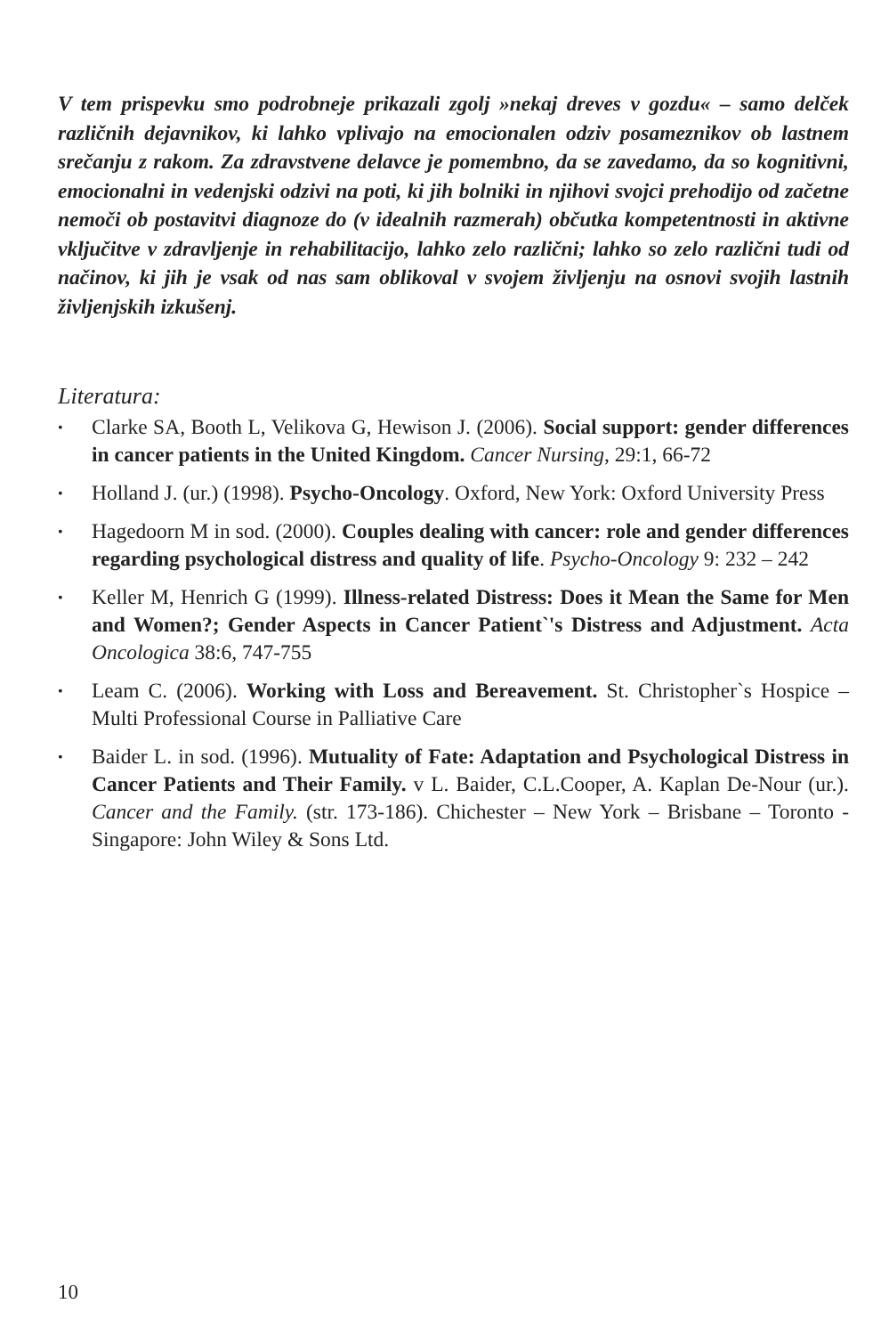V tem prispevku smo podrobneje prikazali zgolj »nekaj dreves v gozdu« – samo delček različnih dejavnikov, ki lahko vplivajo na emocionalen odziv posameznikov ob lastnem srečanju z rakom. Za zdravstvene delavce je pomembno, da se zavedamo, da so kognitivni, emocionalni in vedenjski odzivi na poti, ki jih bolniki in njihovi svojci prehodijo od začetne nemoči ob postavitvi diagnoze do (v idealnih razmerah) občutka kompetentnosti in aktivne vključitve v zdravljenje in rehabilitacijo, lahko zelo različni; lahko so zelo različni tudi od načinov, ki jih je vsak od nas sam oblikoval v svojem življenju na osnovi svojih lastnih življenjskih izkušenj.
Literatura:
• Clarke SA, Booth L, Velikova G, Hewison J. (2006). Social support: gender differences in cancer patients in the United Kingdom. Cancer Nursing, 29:1, 66-72
• Holland J. (ur.) (1998). Psycho-Oncology. Oxford, New York: Oxford University Press
• Hagedoorn M in sod. (2000). Couples dealing with cancer: role and gender differences regarding psychological distress and quality of life. Psycho-Oncology 9: 232 – 242
• Keller M, Henrich G (1999). Illness-related Distress: Does it Mean the Same for Men and Women?; Gender Aspects in Cancer Patient`'s Distress and Adjustment. Acta Oncologica 38:6, 747-755
• Leam C. (2006). Working with Loss and Bereavement. St. Christopher`s Hospice – Multi Professional Course in Palliative Care
• Baider L. in sod. (1996). Mutuality of Fate: Adaptation and Psychological Distress in Cancer Patients and Their Family. v L. Baider, C.L.Cooper, A. Kaplan De-Nour (ur.). Cancer and the Family. (str. 173-186). Chichester – New York – Brisbane – Toronto - Singapore: John Wiley & Sons Ltd.
10